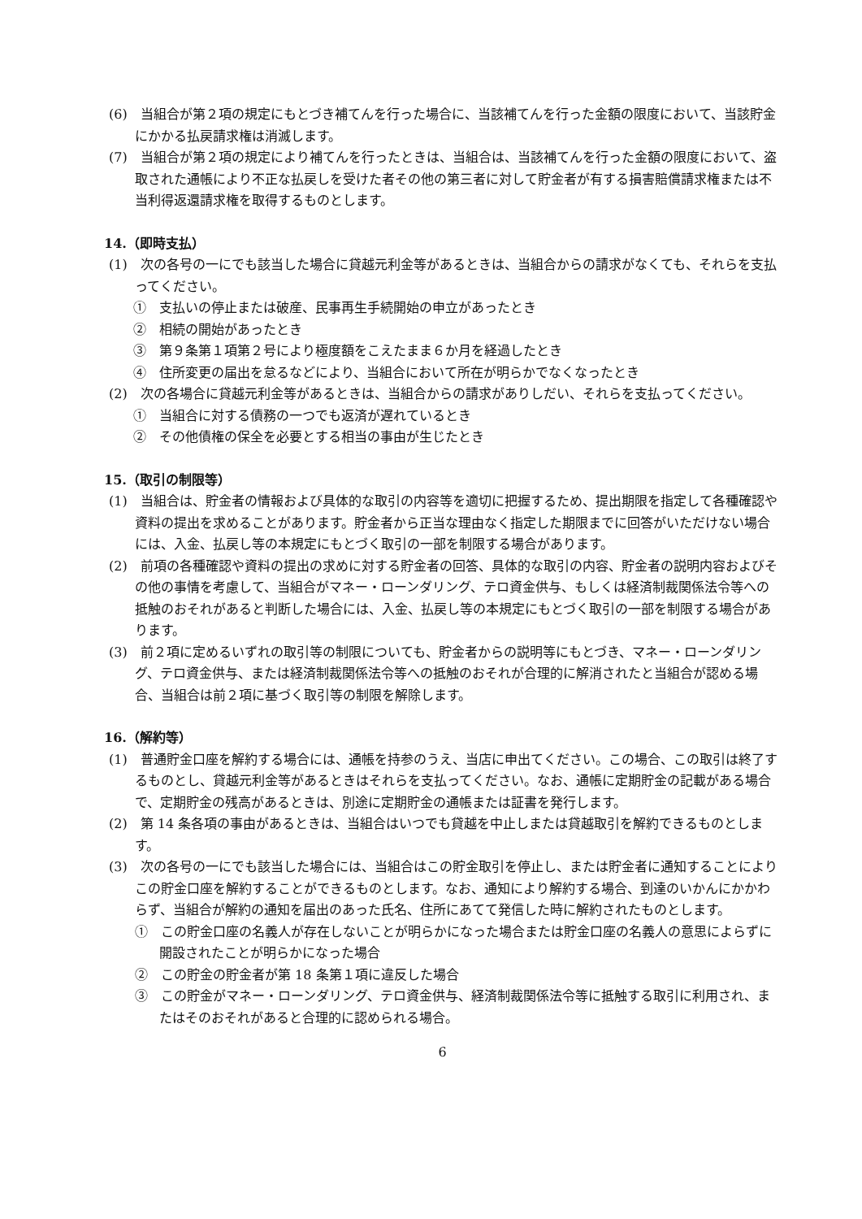(6)　当組合が第２項の規定にもとづき補てんを行った場合に、当該補てんを行った金額の限度において、当該貯金にかかる払戻請求権は消滅します。
(7)　当組合が第２項の規定により補てんを行ったときは、当組合は、当該補てんを行った金額の限度において、盗取された通帳により不正な払戻しを受けた者その他の第三者に対して貯金者が有する損害賠償請求権または不当利得返還請求権を取得するものとします。
14.（即時支払）
(1)　次の各号の一にでも該当した場合に貸越元利金等があるときは、当組合からの請求がなくても、それらを支払ってください。
①　支払いの停止または破産、民事再生手続開始の申立があったとき
②　相続の開始があったとき
③　第９条第１項第２号により極度額をこえたまま６か月を経過したとき
④　住所変更の届出を怠るなどにより、当組合において所在が明らかでなくなったとき
(2)　次の各場合に貸越元利金等があるときは、当組合からの請求がありしだい、それらを支払ってください。
①　当組合に対する債務の一つでも返済が遅れているとき
②　その他債権の保全を必要とする相当の事由が生じたとき
15.（取引の制限等）
(1)　当組合は、貯金者の情報および具体的な取引の内容等を適切に把握するため、提出期限を指定して各種確認や資料の提出を求めることがあります。貯金者から正当な理由なく指定した期限までに回答がいただけない場合には、入金、払戻し等の本規定にもとづく取引の一部を制限する場合があります。
(2)　前項の各種確認や資料の提出の求めに対する貯金者の回答、具体的な取引の内容、貯金者の説明内容およびその他の事情を考慮して、当組合がマネー・ローンダリング、テロ資金供与、もしくは経済制裁関係法令等への抵触のおそれがあると判断した場合には、入金、払戻し等の本規定にもとづく取引の一部を制限する場合があります。
(3)　前２項に定めるいずれの取引等の制限についても、貯金者からの説明等にもとづき、マネー・ローンダリング、テロ資金供与、または経済制裁関係法令等への抵触のおそれが合理的に解消されたと当組合が認める場合、当組合は前２項に基づく取引等の制限を解除します。
16.（解約等）
(1)　普通貯金口座を解約する場合には、通帳を持参のうえ、当店に申出てください。この場合、この取引は終了するものとし、貸越元利金等があるときはそれらを支払ってください。なお、通帳に定期貯金の記載がある場合で、定期貯金の残高があるときは、別途に定期貯金の通帳または証書を発行します。
(2)　第 14 条各項の事由があるときは、当組合はいつでも貸越を中止しまたは貸越取引を解約できるものとします。
(3)　次の各号の一にでも該当した場合には、当組合はこの貯金取引を停止し、または貯金者に通知することによりこの貯金口座を解約することができるものとします。なお、通知により解約する場合、到達のいかんにかかわらず、当組合が解約の通知を届出のあった氏名、住所にあてて発信した時に解約されたものとします。
①　この貯金口座の名義人が存在しないことが明らかになった場合または貯金口座の名義人の意思によらずに開設されたことが明らかになった場合
②　この貯金の貯金者が第 18 条第１項に違反した場合
③　この貯金がマネー・ローンダリング、テロ資金供与、経済制裁関係法令等に抵触する取引に利用され、またはそのおそれがあると合理的に認められる場合。
6